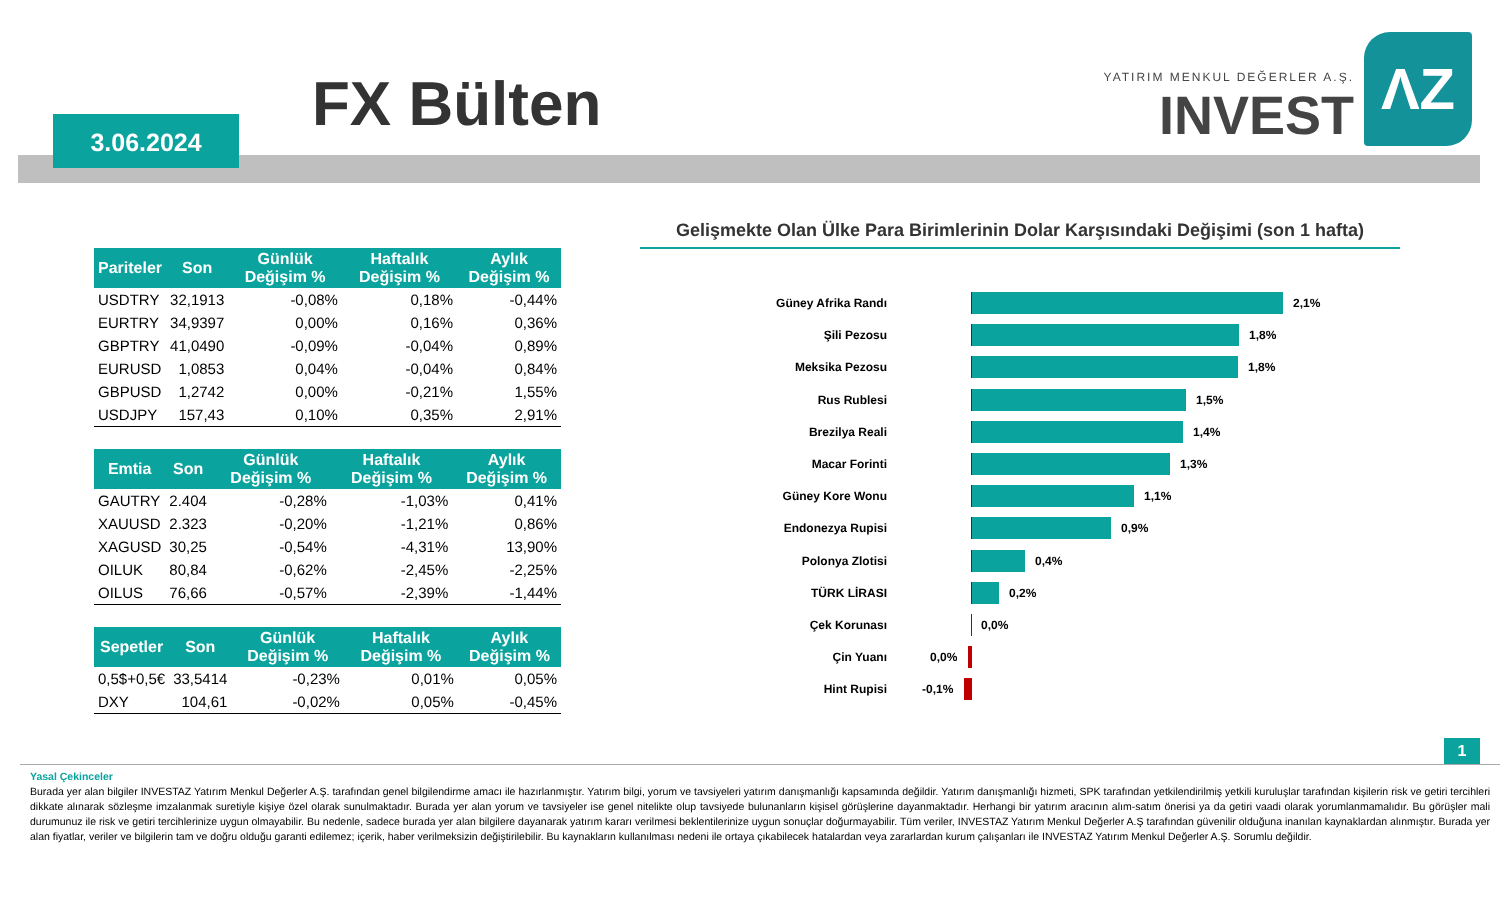3.06.2024 FX Bülten
YATIRIM MENKUL DEĞERLER A.Ş.
INVEST
ΛZ
| Pariteler | Son | Günlük Değişim % | Haftalık Değişim % | Aylık Değişim % |
| --- | --- | --- | --- | --- |
| USDTRY | 32,1913 | -0,08% | 0,18% | -0,44% |
| EURTRY | 34,9397 | 0,00% | 0,16% | 0,36% |
| GBPTRY | 41,0490 | -0,09% | -0,04% | 0,89% |
| EURUSD | 1,0853 | 0,04% | -0,04% | 0,84% |
| GBPUSD | 1,2742 | 0,00% | -0,21% | 1,55% |
| USDJPY | 157,43 | 0,10% | 0,35% | 2,91% |
| Emtia | Son | Günlük Değişim % | Haftalık Değişim % | Aylık Değişim % |
| --- | --- | --- | --- | --- |
| GAUTRY | 2.404 | -0,28% | -1,03% | 0,41% |
| XAUUSD | 2.323 | -0,20% | -1,21% | 0,86% |
| XAGUSD | 30,25 | -0,54% | -4,31% | 13,90% |
| OILUK | 80,84 | -0,62% | -2,45% | -2,25% |
| OILUS | 76,66 | -0,57% | -2,39% | -1,44% |
| Sepetler | Son | Günlük Değişim % | Haftalık Değişim % | Aylık Değişim % |
| --- | --- | --- | --- | --- |
| 0,5$+0,5€ | 33,5414 | -0,23% | 0,01% | 0,05% |
| DXY | 104,61 | -0,02% | 0,05% | -0,45% |
Gelişmekte Olan Ülke Para Birimlerinin Dolar Karşısındaki Değişimi (son 1 hafta)
Güney Afrika Randı
2,1%
Şili Pezosu
1,8%
Meksika Pezosu
1,8%
Rus Rublesi
1,5%
Brezilya Reali
1,4%
Macar Forinti
1,3%
Güney Kore Wonu
1,1%
Endonezya Rupisi
0,9%
Polonya Zlotisi
0,4%
TÜRK LİRASI
0,2%
Çek Korunası
0,0%
Çin Yuanı
0,0%
Hint Rupisi
-0,1%
1
Yasal Çekinceler
Burada yer alan bilgiler INVESTAZ Yatırım Menkul Değerler A.Ş. tarafından genel bilgilendirme amacı ile hazırlanmıştır. Yatırım bilgi, yorum ve tavsiyeleri yatırım danışmanlığı kapsamında değildir. Yatırım danışmanlığı hizmeti, SPK tarafından yetkilendirilmiş yetkili kuruluşlar tarafından kişilerin risk ve getiri tercihleri dikkate alınarak sözleşme imzalanmak suretiyle kişiye özel olarak sunulmaktadır. Burada yer alan yorum ve tavsiyeler ise genel nitelikte olup tavsiyede bulunanların kişisel görüşlerine dayanmaktadır. Herhangi bir yatırım aracının alım-satım önerisi ya da getiri vaadi olarak yorumlanmamalıdır. Bu görüşler mali durumunuz ile risk ve getiri tercihlerinize uygun olmayabilir. Bu nedenle, sadece burada yer alan bilgilere dayanarak yatırım kararı verilmesi beklentilerinize uygun sonuçlar doğurmayabilir. Tüm veriler, INVESTAZ Yatırım Menkul Değerler A.Ş tarafından güvenilir olduğuna inanılan kaynaklardan alınmıştır. Burada yer alan fiyatlar, veriler ve bilgilerin tam ve doğru olduğu garanti edilemez; içerik, haber verilmeksizin değiştirilebilir. Bu kaynakların kullanılması nedeni ile ortaya çıkabilecek hatalardan veya zararlardan kurum çalışanları ile INVESTAZ Yatırım Menkul Değerler A.Ş. Sorumlu değildir.